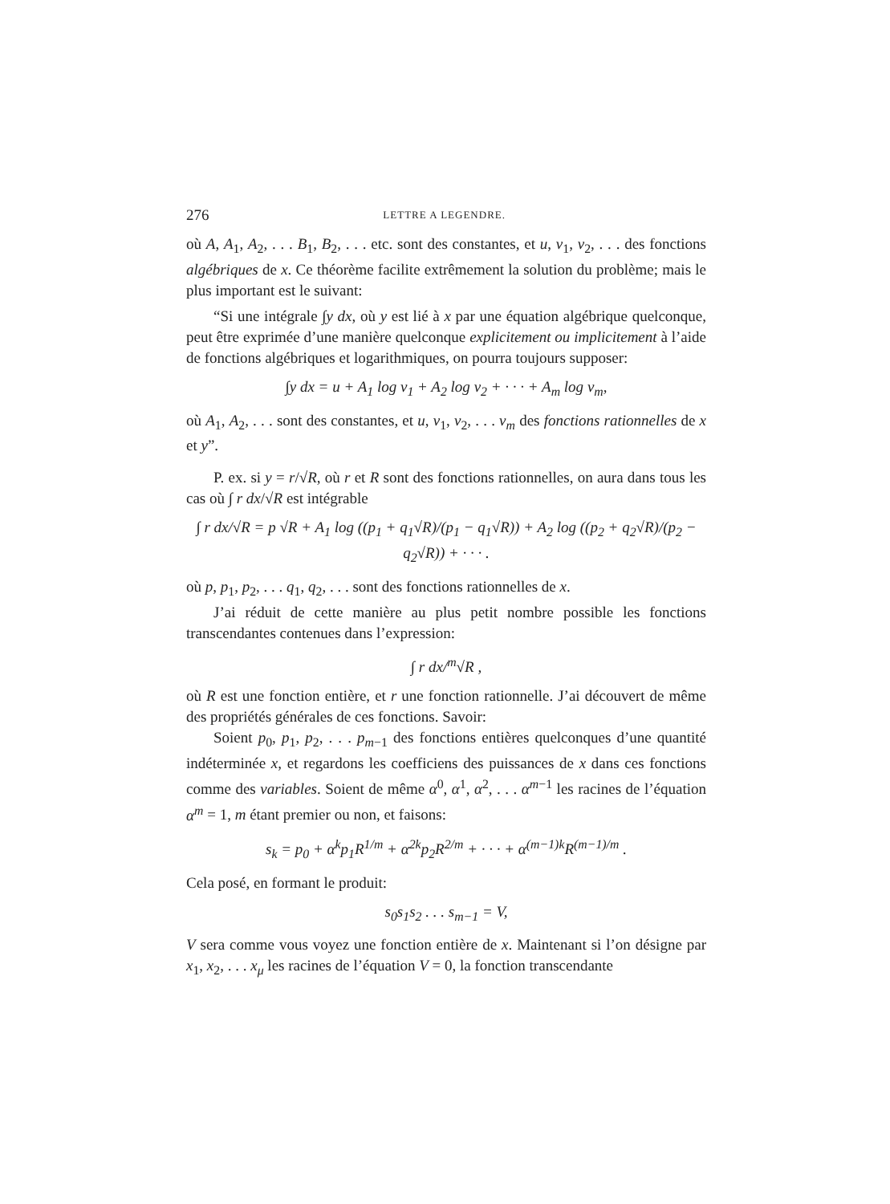276 LETTRE A LEGENDRE.
où A, A<sub>1</sub>, A<sub>2</sub>, . . . B<sub>1</sub>, B<sub>2</sub>, . . . etc. sont des constantes, et u, v<sub>1</sub>, v<sub>2</sub>, . . . des fonctions algébriques de x. Ce théorème facilite extrêmement la solution du problème; mais le plus important est le suivant:
“Si une intégrale ∫y dx, où y est lié à x par une équation algébrique quelconque, peut être exprimée d’une manière quelconque explicitement ou implicitement à l’aide de fonctions algébriques et logarithmiques, on pourra toujours supposer:
∫y dx = u + A<sub>1</sub> log v<sub>1</sub> + A<sub>2</sub> log v<sub>2</sub> + · · · + A<sub>m</sub> log v<sub>m</sub>,
où A<sub>1</sub>, A<sub>2</sub>, . . . sont des constantes, et u, v<sub>1</sub>, v<sub>2</sub>, . . . v<sub>m</sub> des fonctions rationnelles de x et y”.
P. ex. si y = r/√R, où r et R sont des fonctions rationnelles, on aura dans tous les cas où ∫ r dx/√R est intégrable
∫ r dx/√R = p √R + A<sub>1</sub> log ((p<sub>1</sub> + q<sub>1</sub>√R)/(p<sub>1</sub> − q<sub>1</sub>√R)) + A<sub>2</sub> log ((p<sub>2</sub> + q<sub>2</sub>√R)/(p<sub>2</sub> − q<sub>2</sub>√R)) + · · · .
où p, p<sub>1</sub>, p<sub>2</sub>, . . . q<sub>1</sub>, q<sub>2</sub>, . . . sont des fonctions rationnelles de x.
J’ai réduit de cette manière au plus petit nombre possible les fonctions transcendantes contenues dans l’expression:
∫ r dx/<sup>m</sup>√R ,
où R est une fonction entière, et r une fonction rationnelle. J’ai découvert de même des propriétés générales de ces fonctions. Savoir:
Soient p<sub>0</sub>, p<sub>1</sub>, p<sub>2</sub>, . . . p<sub>m−1</sub> des fonctions entières quelconques d’une quantité indéterminée x, et regardons les coefficiens des puissances de x dans ces fonctions comme des variables. Soient de même α<sup>0</sup>, α<sup>1</sup>, α<sup>2</sup>, . . . α<sup>m−1</sup> les racines de l’équation α<sup>m</sup> = 1, m étant premier ou non, et faisons:
s<sub>k</sub> = p<sub>0</sub> + α<sup>k</sup>p<sub>1</sub>R<sup>1/m</sup> + α<sup>2k</sup>p<sub>2</sub>R<sup>2/m</sup> + · · · + α<sup>(m−1)k</sup>R<sup>(m−1)/m</sup> .
Cela posé, en formant le produit:
s<sub>0</sub>s<sub>1</sub>s<sub>2</sub> . . . s<sub>m−1</sub> = V,
V sera comme vous voyez une fonction entière de x. Maintenant si l’on désigne par x<sub>1</sub>, x<sub>2</sub>, . . . x<sub>μ</sub> les racines de l’équation V = 0, la fonction transcendante